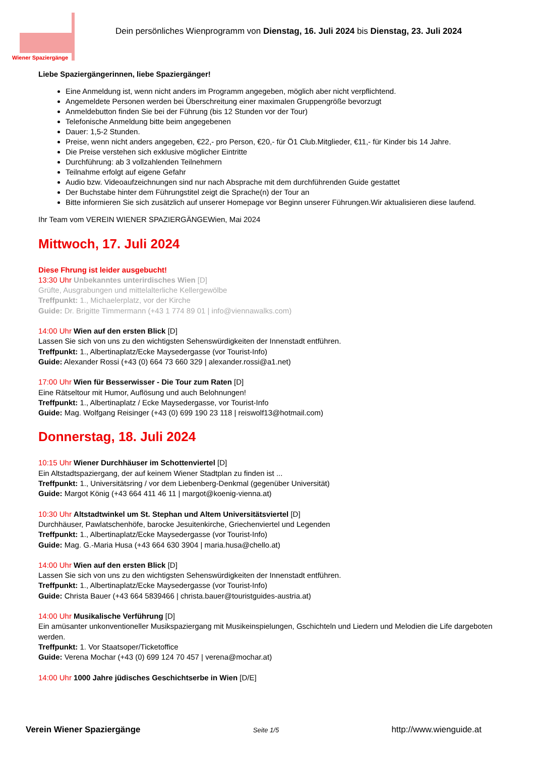Wiener Spaziergänge
Dein persönliches Wienprogramm von Dienstag, 16. Juli 2024 bis Dienstag, 23. Juli 2024
Liebe Spaziergängerinnen, liebe Spaziergänger!
Eine Anmeldung ist, wenn nicht anders im Programm angegeben, möglich aber nicht verpflichtend.
Angemeldete Personen werden bei Überschreitung einer maximalen Gruppengröße bevorzugt
Anmeldebutton finden Sie bei der Führung (bis 12 Stunden vor der Tour)
Telefonische Anmeldung bitte beim angegebenen
Dauer: 1,5-2 Stunden.
Preise, wenn nicht anders angegeben, €22,- pro Person, €20,- für Ö1 Club.Mitglieder, €11,- für Kinder bis 14 Jahre.
Die Preise verstehen sich exklusive möglicher Eintritte
Durchführung: ab 3 vollzahlenden Teilnehmern
Teilnahme erfolgt auf eigene Gefahr
Audio bzw. Videoaufzeichnungen sind nur nach Absprache mit dem durchführenden Guide gestattet
Der Buchstabe hinter dem Führungstitel zeigt die Sprache(n) der Tour an
Bitte informieren Sie sich zusätzlich auf unserer Homepage vor Beginn unserer Führungen.Wir aktualisieren diese laufend.
Ihr Team vom VEREIN WIENER SPAZIERGÄNGEWien, Mai 2024
Mittwoch, 17. Juli 2024
Diese Fhrung ist leider ausgebucht!
13:30 Uhr Unbekanntes unterirdisches Wien [D]
Grüfte, Ausgrabungen und mittelalterliche Kellergewölbe
Treffpunkt: 1., Michaelerplatz, vor der Kirche
Guide: Dr. Brigitte Timmermann (+43 1 774 89 01 | info@viennawalks.com)
14:00 Uhr Wien auf den ersten Blick [D]
Lassen Sie sich von uns zu den wichtigsten Sehenswürdigkeiten der Innenstadt entführen.
Treffpunkt: 1., Albertinaplatz/Ecke Maysedergasse (vor Tourist-Info)
Guide: Alexander Rossi (+43 (0) 664 73 660 329 | alexander.rossi@a1.net)
17:00 Uhr Wien für Besserwisser - Die Tour zum Raten [D]
Eine Rätseltour mit Humor, Auflösung und auch Belohnungen!
Treffpunkt: 1., Albertinaplatz / Ecke Maysedergasse, vor Tourist-Info
Guide: Mag. Wolfgang Reisinger (+43 (0) 699 190 23 118 | reiswolf13@hotmail.com)
Donnerstag, 18. Juli 2024
10:15 Uhr Wiener Durchhäuser im Schottenviertel [D]
Ein Altstadtspaziergang, der auf keinem Wiener Stadtplan zu finden ist ...
Treffpunkt: 1., Universitätsring / vor dem Liebenberg-Denkmal (gegenüber Universität)
Guide: Margot König (+43 664 411 46 11 | margot@koenig-vienna.at)
10:30 Uhr Altstadtwinkel um St. Stephan und Altem Universitätsviertel [D]
Durchhäuser, Pawlatschenhöfe, barocke Jesuitenkirche, Griechenviertel und Legenden
Treffpunkt: 1., Albertinaplatz/Ecke Maysedergasse (vor Tourist-Info)
Guide: Mag. G.-Maria Husa (+43 664 630 3904 | maria.husa@chello.at)
14:00 Uhr Wien auf den ersten Blick [D]
Lassen Sie sich von uns zu den wichtigsten Sehenswürdigkeiten der Innenstadt entführen.
Treffpunkt: 1., Albertinaplatz/Ecke Maysedergasse (vor Tourist-Info)
Guide: Christa Bauer (+43 664 5839466 | christa.bauer@touristguides-austria.at)
14:00 Uhr Musikalische Verführung [D]
Ein amüsanter unkonventioneller Musikspaziergang mit Musikeinspielungen, Gschichteln und Liedern und Melodien die Life dargeboten werden.
Treffpunkt: 1. Vor Staatsoper/Ticketoffice
Guide: Verena Mochar (+43 (0) 699 124 70 457 | verena@mochar.at)
14:00 Uhr 1000 Jahre jüdisches Geschichtserbe in Wien [D/E]
Verein Wiener Spaziergänge Seite 1/5 http://www.wienguide.at